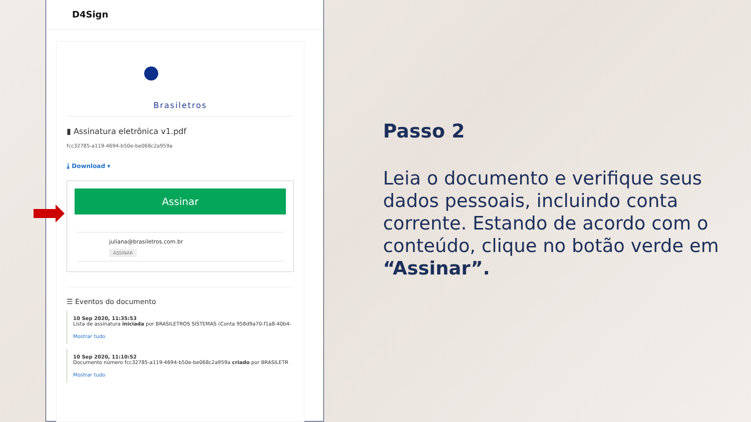D4Sign
Brasiletros
▮ Assinatura eletrônica v1.pdf
fcc32785-a119-4694-b50e-be068c2a959a
⤓ Download ▾
Assinar
juliana@brasiletros.com.br
ASSINAR
☰ Eventos do documento
10 Sep 2020, 11:35:53
Lista de assinatura iniciada por BRASILETROS SISTEMAS (Conta 958d9a70-f1a8-40b4-
Mostrar tudo
10 Sep 2020, 11:10:52
Documento número fcc32785-a119-4694-b50e-be068c2a959a criado por BRASILETR
Mostrar tudo
Passo 2
Leia o documento e verifique seus dados pessoais, incluindo conta corrente. Estando de acordo com o conteúdo, clique no botão verde em “Assinar”.